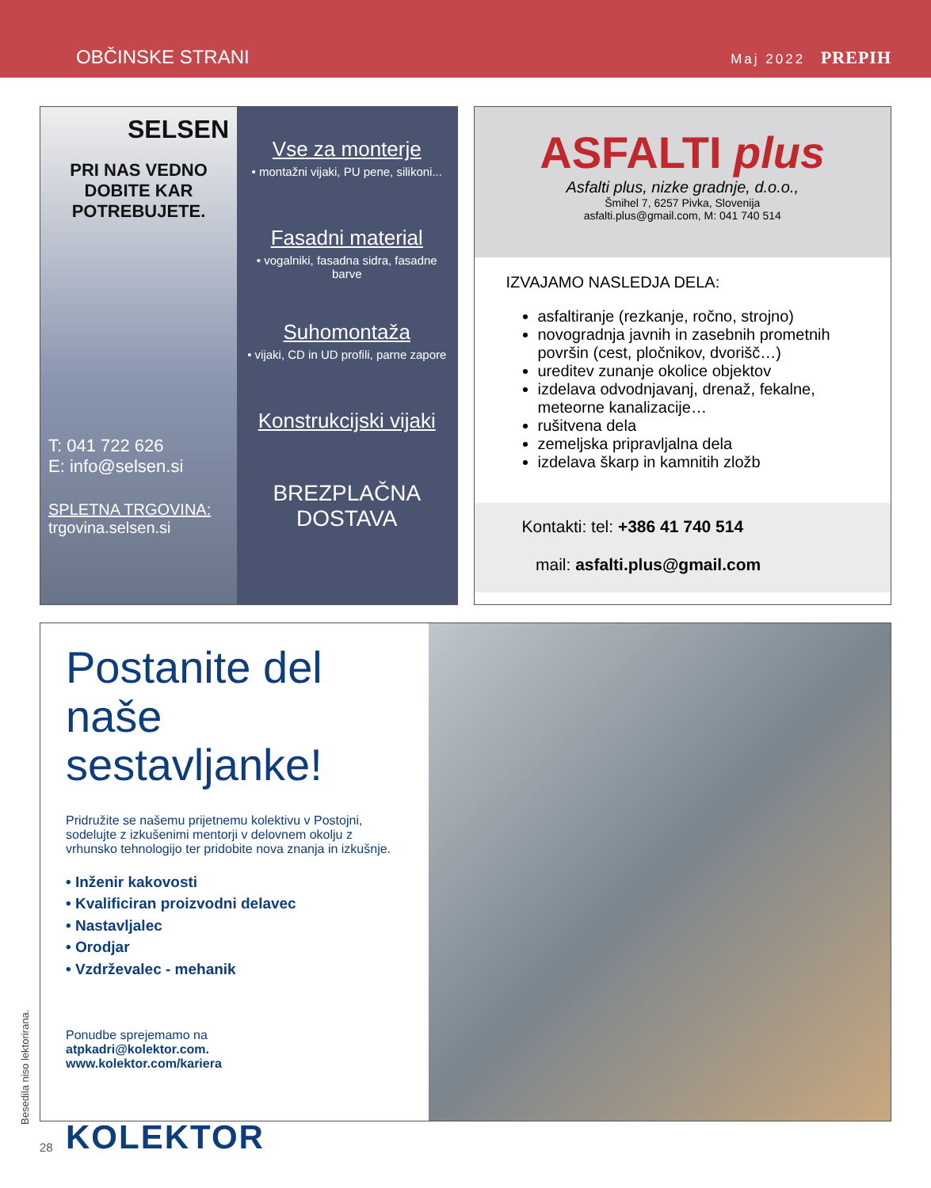OBČINSKE STRANI
Maj 2022 PREPIH
SELSEN
PRI NAS VEDNO DOBITE KAR POTREBUJETE.
T: 041 722 626
E: info@selsen.si
SPLETNA TRGOVINA:
trgovina.selsen.si
Vse za monterje
• montažni vijaki, PU pene, silikoni...
Fasadni material
• vogalniki, fasadna sidra, fasadne barve
Suhomontaža
• vijaki, CD in UD profili, parne zapore
Konstrukcijski vijaki
BREZPLAČNA
DOSTAVA
ASFALTI plus
Asfalti plus, nizke gradnje, d.o.o.,
Šmihel 7, 6257 Pivka, Slovenija
asfalti.plus@gmail.com, M: 041 740 514
IZVAJAMO NASLEDJA DELA:
asfaltiranje (rezkanje, ročno, strojno)
novogradnja javnih in zasebnih prometnih površin (cest, pločnikov, dvorišč…)
ureditev zunanje okolice objektov
izdelava odvodnjavanj, drenaž, fekalne, meteorne kanalizacije…
rušitvena dela
zemeljska pripravljalna dela
izdelava škarp in kamnitih zložb
Kontakti: tel: +386 41 740 514
mail: asfalti.plus@gmail.com
Postanite del
naše sestavljanke!
Pridružite se našemu prijetnemu kolektivu v Postojni, sodelujte z izkušenimi mentorji v delovnem okolju z vrhunsko tehnologijo ter pridobite nova znanja in izkušnje.
• Inženir kakovosti
• Kvalificiran proizvodni delavec
• Nastavljalec
• Orodjar
• Vzdrževalec - mehanik
Ponudbe sprejemamo na
atpkadri@kolektor.com.
www.kolektor.com/kariera
KOLEKTOR
Besedila niso lektorirana.
28